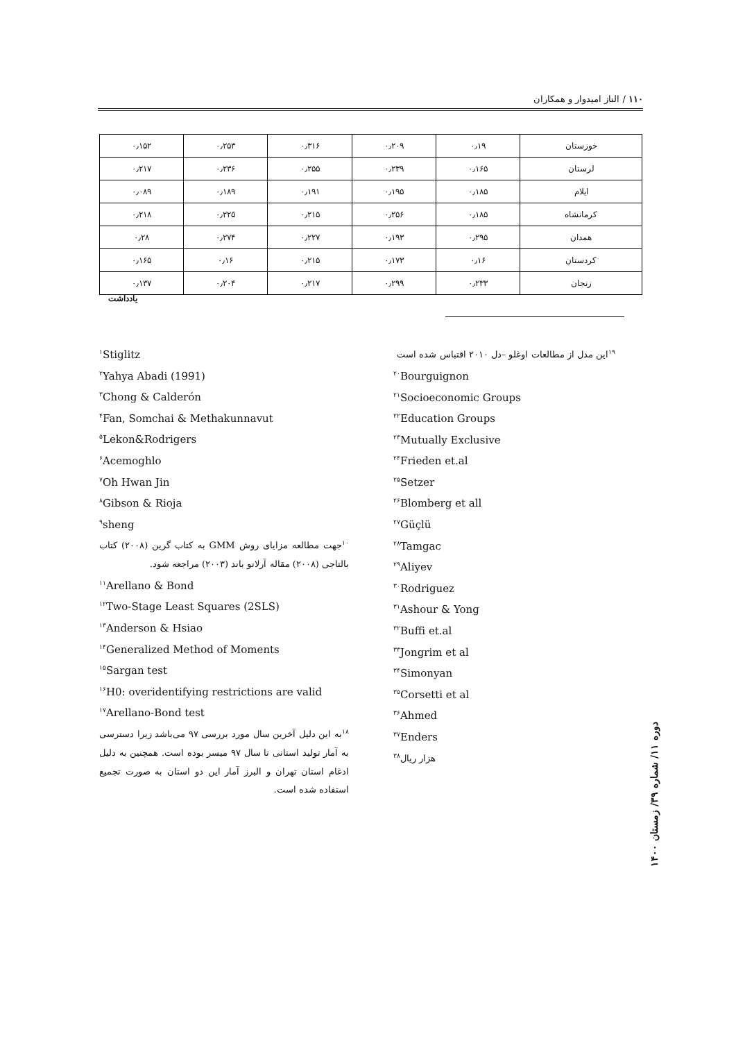۱۱۰ / الناز امیدوار و همکاران
| خوزستان | ۰٫۱۹ | ۰٫۲۰۹ | ۰٫۳۱۶ | ۰٫۲۵۳ | ۰٫۱۵۲ |
| لرستان | ۰٫۱۶۵ | ۰٫۲۳۹ | ۰٫۲۵۵ | ۰٫۲۳۶ | ۰٫۲۱۷ |
| ایلام | ۰٫۱۸۵ | ۰٫۱۹۵ | ۰٫۱۹۱ | ۰٫۱۸۹ | ۰٫۰۸۹ |
| کرمانشاه | ۰٫۱۸۵ | ۰٫۲۵۶ | ۰٫۲۱۵ | ۰٫۲۲۵ | ۰٫۲۱۸ |
| همدان | ۰٫۲۹۵ | ۰٫۱۹۳ | ۰٫۲۲۷ | ۰٫۲۷۴ | ۰٫۲۸ |
| کردستان | ۰٫۱۶ | ۰٫۱۷۳ | ۰٫۲۱۵ | ۰٫۱۶ | ۰٫۱۶۵ |
| زنجان | ۰٫۲۳۳ | ۰٫۲۹۹ | ۰٫۲۱۷ | ۰٫۲۰۴ | ۰٫۱۳۷ |
یادداشت
<sup>۱۹</sup> این مدل از مطالعات اوغلو –دل ۲۰۱۰ اقتباس شده است
<sup>۲۰</sup> Bourguignon
<sup>۲۱</sup> Socioeconomic Groups
<sup>۲۲</sup> Education Groups
<sup>۲۳</sup> Mutually Exclusive
<sup>۲۴</sup> Frieden et.al
<sup>۲۵</sup> Setzer
<sup>۲۶</sup> Blomberg et all
<sup>۲۷</sup> Güçlü
<sup>۲۸</sup> Tamgac
<sup>۲۹</sup> Aliyev
<sup>۳۰</sup> Rodriguez
<sup>۳۱</sup> Ashour & Yong
<sup>۳۲</sup> Buffi et.al
<sup>۳۳</sup> Jongrim et al
<sup>۳۴</sup> Simonyan
<sup>۳۵</sup> Corsetti et al
<sup>۳۶</sup> Ahmed
<sup>۳۷</sup> Enders
هزار ریال<sup>۳۸</sup>
<sup>۱</sup> Stiglitz
<sup>۲</sup> Yahya Abadi (1991)
<sup>۳</sup> Chong & Calderón
<sup>۴</sup> Fan, Somchai & Methakunnavut
<sup>۵</sup> Lekon&Rodrigers
<sup>۶</sup> Acemoghlo
<sup>۷</sup> Oh Hwan Jin
<sup>۸</sup> Gibson & Rioja
<sup>۹</sup> sheng
<sup>۱۰</sup> جهت مطالعه مزایای روش GMM به کتاب گرین (۲۰۰۸) کتاب بالتاجی (۲۰۰۸) مقاله آرلانو باند (۲۰۰۳) مراجعه شود.
<sup>۱۱</sup> Arellano & Bond
<sup>۱۲</sup> Two-Stage Least Squares (2SLS)
<sup>۱۳</sup> Anderson & Hsiao
<sup>۱۴</sup> Generalized Method of Moments
<sup>۱۵</sup> Sargan test
<sup>۱۶</sup>H0: overidentifying restrictions are valid
<sup>۱۷</sup> Arellano-Bond test
<sup>۱۸</sup> به این دلیل آخرین سال مورد بررسی ۹۷ می‌باشد زیرا دسترسی به آمار تولید استانی تا سال ۹۷ میسر بوده است. همچنین به دلیل ادغام استان تهران و البرز آمار این دو استان به صورت تجمیع استفاده شده است.
دوره ۱۱/ شماره ۳۹/ زمستان ۱۴۰۰